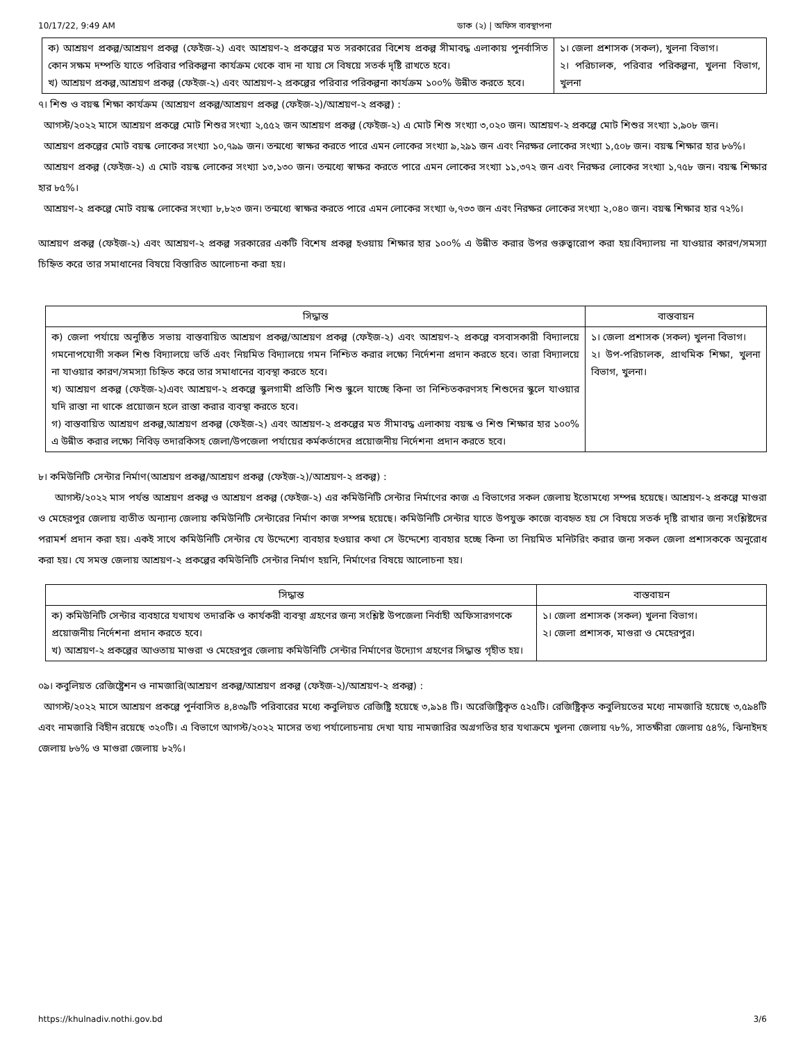10/17/22, 9:49 AM ডাক (২) | অফিস ব্যবস্থাপনা
| ক) আশ্রয়ণ প্রকল্প/আশ্রয়ণ প্রকল্প (ফেইজ-২) এবং আশ্রয়ণ-২ প্রকল্পের মত সরকারের বিশেষ প্রকল্প সীমাবদ্ধ এলাকায় পুনর্বাসিত কোন সক্ষম দম্পতি যাতে পরিবার পরিকল্পনা কার্যক্রম থেকে বাদ না যায় সে বিষয়ে সতর্ক দৃষ্টি রাখতে হবে। খ) আশ্রয়ণ প্রকল্প,আশ্রয়ণ প্রকল্প (ফেইজ-২) এবং আশ্রয়ণ-২ প্রকল্পের পরিবার পরিকল্পনা কার্যক্রম ১০০% উন্নীত করতে হবে। | ১। জেলা প্রশাসক (সকল), খুলনা বিভাগ। ২। পরিচালক, পরিবার পরিকল্পনা, খুলনা বিভাগ, খুলনা |
৭। শিশু ও বয়স্ক শিক্ষা কার্যক্রম (আশ্রয়ণ প্রকল্প/আশ্রয়ণ প্রকল্প (ফেইজ-২)/আশ্রয়ণ-২ প্রকল্প) :
আগস্ট/২০২২ মাসে আশ্রয়ণ প্রকল্পে মোট শিশুর সংখ্যা ২,৫৫২ জন আশ্রয়ণ প্রকল্প (ফেইজ-২) এ মোট শিশু সংখ্যা ৩,০২০ জন। আশ্রয়ণ-২ প্রকল্পে মোট শিশুর সংখ্যা ১,৯০৮ জন।
আশ্রয়ণ প্রকল্পের মোট বয়স্ক লোকের সংখ্যা ১০,৭৯৯ জন। তন্মধ্যে স্বাক্ষর করতে পারে এমন লোকের সংখ্যা ৯,২৯১ জন এবং নিরক্ষর লোকের সংখ্যা ১,৫০৮ জন। বয়স্ক শিক্ষার হার ৮৬%।
আশ্রয়ণ প্রকল্প (ফেইজ-২) এ মোট বয়স্ক লোকের সংখ্যা ১৩,১৩০ জন। তন্মধ্যে স্বাক্ষর করতে পারে এমন লোকের সংখ্যা ১১,৩৭২ জন এবং নিরক্ষর লোকের সংখ্যা ১,৭৫৮ জন। বয়স্ক শিক্ষার হার ৮৫%।
আশ্রয়ণ-২ প্রকল্পে মোট বয়স্ক লোকের সংখ্যা ৮,৮২৩ জন। তন্মধ্যে স্বাক্ষর করতে পারে এমন লোকের সংখ্যা ৬,৭৩৩ জন এবং নিরক্ষর লোকের সংখ্যা ২,০৪০ জন। বয়স্ক শিক্ষার হার ৭২%।
আশ্রয়ণ প্রকল্প (ফেইজ-২) এবং আশ্রয়ণ-২ প্রকল্প সরকারের একটি বিশেষ প্রকল্প হওয়ায় শিক্ষার হার ১০০% এ উন্নীত করার উপর গুরুত্বারোপ করা হয়।বিদ্যালয় না যাওয়ার কারণ/সমস্যা চিহ্নিত করে তার সমাধানের বিষয়ে বিস্তারিত আলোচনা করা হয়।
| সিদ্ধান্ত | বাস্তবায়ন |
| --- | --- |
| ক) জেলা পর্যায়ে অনুষ্ঠিত সভায় বাস্তবায়িত আশ্রয়ণ প্রকল্প/আশ্রয়ণ প্রকল্প (ফেইজ-২) এবং আশ্রয়ণ-২ প্রকল্পে বসবাসকারী বিদ্যালয়ে গমনোপযোগী সকল শিশু বিদ্যালয়ে ভর্তি এবং নিয়মিত বিদ্যালয়ে গমন নিশ্চিত করার লক্ষ্যে নির্দেশনা প্রদান করতে হবে। তারা বিদ্যালয়ে না যাওয়ার কারণ/সমস্যা চিহ্নিত করে তার সমাধানের ব্যবস্থা করতে হবে। খ) আশ্রয়ণ প্রকল্প (ফেইজ-২)এবং আশ্রয়ণ-২ প্রকল্পে স্কুলগামী প্রতিটি শিশু স্কুলে যাচ্ছে কিনা তা নিশ্চিতকরণসহ শিশুদের স্কুলে যাওয়ার যদি রাস্তা না থাকে প্রয়োজন হলে রাস্তা করার ব্যবস্থা করতে হবে। গ) বাস্তবায়িত আশ্রয়ণ প্রকল্প,আশ্রয়ণ প্রকল্প (ফেইজ-২) এবং আশ্রয়ণ-২ প্রকল্পের মত সীমাবদ্ধ এলাকায় বয়স্ক ও শিশু শিক্ষার হার ১০০% এ উন্নীত করার লক্ষ্যে নিবিড় তদারকিসহ জেলা/উপজেলা পর্যায়ের কর্মকর্তাদের প্রয়োজনীয় নির্দেশনা প্রদান করতে হবে। | ১। জেলা প্রশাসক (সকল) খুলনা বিভাগ। ২। উপ-পরিচালক, প্রাথমিক শিক্ষা, খুলনা বিভাগ, খুলনা। |
৮। কমিউনিটি সেন্টার নির্মাণ(আশ্রয়ণ প্রকল্প/আশ্রয়ণ প্রকল্প (ফেইজ-২)/আশ্রয়ণ-২ প্রকল্প) :
আগস্ট/২০২২ মাস পর্যন্ত আশ্রয়ণ প্রকল্প ও আশ্রয়ণ প্রকল্প (ফেইজ-২) এর কমিউনিটি সেন্টার নির্মাণের কাজ এ বিভাগের সকল জেলায় ইতোমধ্যে সম্পন্ন হয়েছে। আশ্রয়ণ-২ প্রকল্পে মাগুরা ও মেহেরপুর জেলায় ব্যতীত অন্যান্য জেলায় কমিউনিটি সেন্টারের নির্মাণ কাজ সম্পন্ন হয়েছে। কমিউনিটি সেন্টার যাতে উপযুক্ত কাজে ব্যবহৃত হয় সে বিষয়ে সতর্ক দৃষ্টি রাখার জন্য সংশ্লিষ্টদের পরামর্শ প্রদান করা হয়। একই সাথে কমিউনিটি সেন্টার যে উদ্দেশ্যে ব্যবহার হওয়ার কথা সে উদ্দেশ্যে ব্যবহার হচ্ছে কিনা তা নিয়মিত মনিটরিং করার জন্য সকল জেলা প্রশাসককে অনুরোধ করা হয়। যে সমস্ত জেলায় আশ্রয়ণ-২ প্রকল্পের কমিউনিটি সেন্টার নির্মাণ হয়নি, নির্মাণের বিষয়ে আলোচনা হয়।
| সিদ্ধান্ত | বাস্তবায়ন |
| --- | --- |
| ক) কমিউনিটি সেন্টার ব্যবহারে যথাযথ তদারকি ও কার্যকরী ব্যবস্থা গ্রহণের জন্য সংশ্লিষ্ট উপজেলা নির্বাহী অফিসারগণকে প্রয়োজনীয় নির্দেশনা প্রদান করতে হবে। খ) আশ্রয়ণ-২ প্রকল্পের আওতায় মাগুরা ও মেহেরপুর জেলায় কমিউনিটি সেন্টার নির্মাণের উদ্যোগ গ্রহণের সিদ্ধান্ত গৃহীত হয়। | ১। জেলা প্রশাসক (সকল) খুলনা বিভাগ। ২। জেলা প্রশাসক, মাগুরা ও মেহেরপুর। |
০৯। কবুলিয়ত রেজিষ্ট্রেশন ও নামজারি(আশ্রয়ণ প্রকল্প/আশ্রয়ণ প্রকল্প (ফেইজ-২)/আশ্রয়ণ-২ প্রকল্প) :
আগস্ট/২০২২ মাসে আশ্রয়ণ প্রকল্পে পুর্নবাসিত ৪,৪৩৯টি পরিবারের মধ্যে কবুলিয়ত রেজিষ্ট্রি হয়েছে ৩,৯১৪ টি। অরেজিষ্ট্রিকৃত ৫২৫টি। রেজিষ্ট্রিকৃত কবুলিয়তের মধ্যে নামজারি হয়েছে ৩,৫৯৪টি এবং নামজারি বিহীন রয়েছে ৩২০টি। এ বিভাগে আগস্ট/২০২২ মাসের তথ্য পর্যালোচনায় দেখা যায় নামজারির অগ্রগতির হার যথাক্রমে খুলনা জেলায় ৭৮%, সাতক্ষীরা জেলায় ৫৪%, ঝিনাইদহ জেলায় ৮৬% ও মাগুরা জেলায় ৮২%।
https://khulnadiv.nothi.gov.bd 3/6